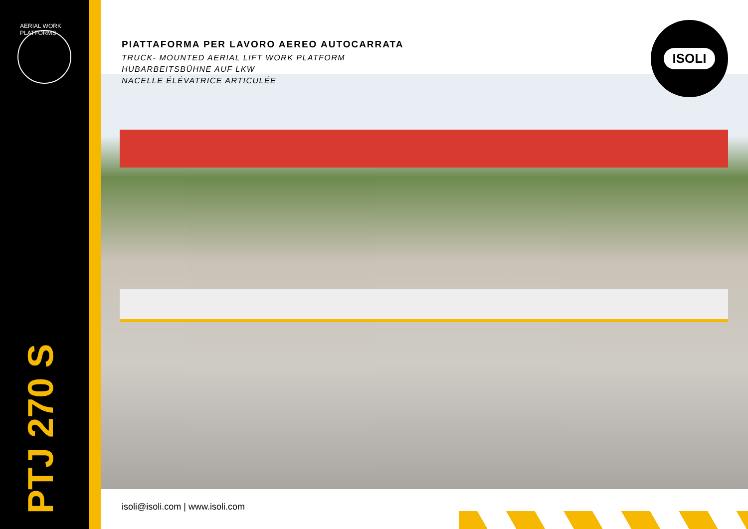AERIAL WORK PLATFORMS
PIATTAFORMA PER LAVORO AEREO AUTOCARRATA
TRUCK- MOUNTED AERIAL LIFT WORK PLATFORM
HUBARBEITSBÜHNE AUF LKW
NACELLE ÉLÉVATRICE ARTICULÉE
ISOLI
PTJ 270 S
isoli@isoli.com | www.isoli.com